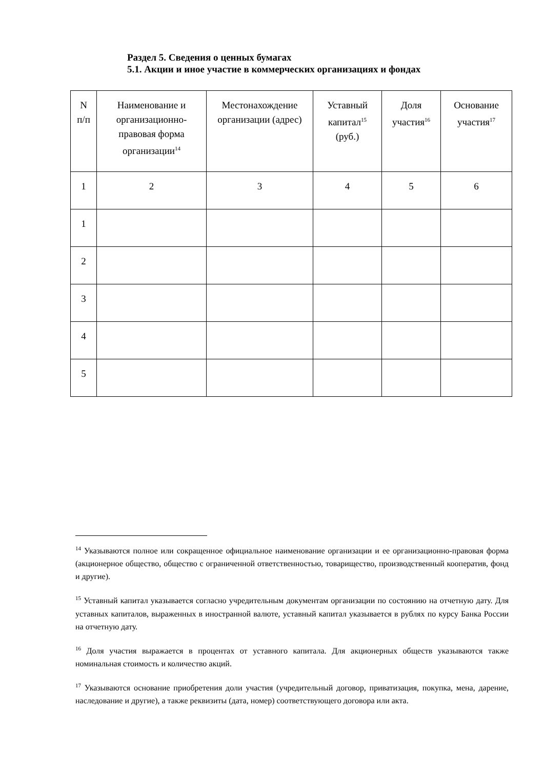Раздел 5. Сведения о ценных бумагах
5.1. Акции и иное участие в коммерческих организациях и фондах
| N п/п | Наименование и организационно-правовая форма организации<sup>14</sup> | Местонахождение организации (адрес) | Уставный капитал<sup>15</sup> (руб.) | Доля участия<sup>16</sup> | Основание участия<sup>17</sup> |
| --- | --- | --- | --- | --- | --- |
| 1 | 2 | 3 | 4 | 5 | 6 |
| 1 | | | | | |
| 2 | | | | | |
| 3 | | | | | |
| 4 | | | | | |
| 5 | | | | | |
<sup>14</sup> Указываются полное или сокращенное официальное наименование организации и ее организационно-правовая форма (акционерное общество, общество с ограниченной ответственностью, товарищество, производственный кооператив, фонд и другие).
<sup>15</sup> Уставный капитал указывается согласно учредительным документам организации по состоянию на отчетную дату. Для уставных капиталов, выраженных в иностранной валюте, уставный капитал указывается в рублях по курсу Банка России на отчетную дату.
<sup>16</sup> Доля участия выражается в процентах от уставного капитала. Для акционерных обществ указываются также номинальная стоимость и количество акций.
<sup>17</sup> Указываются основание приобретения доли участия (учредительный договор, приватизация, покупка, мена, дарение, наследование и другие), а также реквизиты (дата, номер) соответствующего договора или акта.